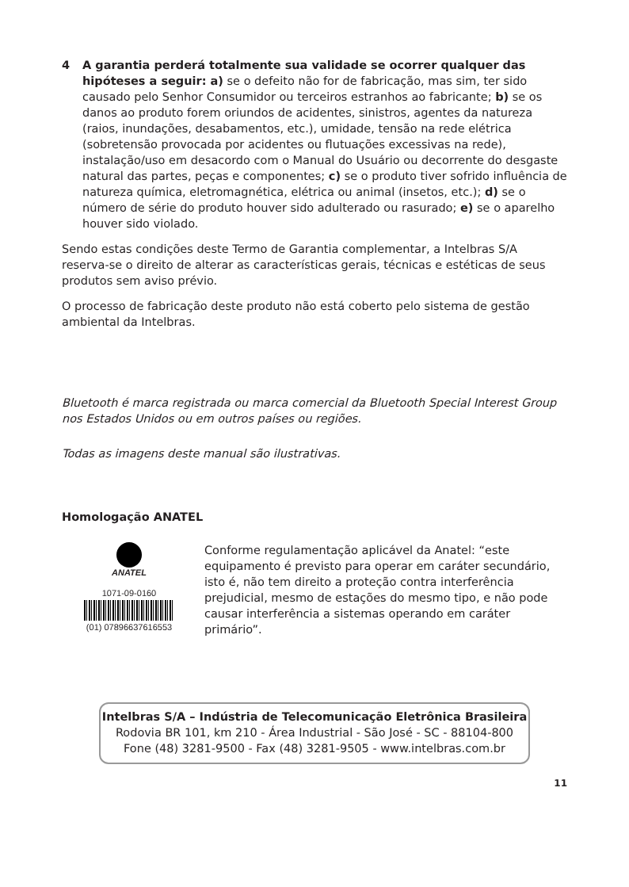4 A garantia perderá totalmente sua validade se ocorrer qualquer das hipóteses a seguir: a) se o defeito não for de fabricação, mas sim, ter sido causado pelo Senhor Consumidor ou terceiros estranhos ao fabricante; b) se os danos ao produto forem oriundos de acidentes, sinistros, agentes da natureza (raios, inundações, desabamentos, etc.), umidade, tensão na rede elétrica (sobretensão provocada por acidentes ou flutuações excessivas na rede), instalação/uso em desacordo com o Manual do Usuário ou decorrente do desgaste natural das partes, peças e componentes; c) se o produto tiver sofrido influência de natureza química, eletromagnética, elétrica ou animal (insetos, etc.); d) se o número de série do produto houver sido adulterado ou rasurado; e) se o aparelho houver sido violado.
Sendo estas condições deste Termo de Garantia complementar, a Intelbras S/A reserva-se o direito de alterar as características gerais, técnicas e estéticas de seus produtos sem aviso prévio.
O processo de fabricação deste produto não está coberto pelo sistema de gestão ambiental da Intelbras.
Bluetooth é marca registrada ou marca comercial da Bluetooth Special Interest Group nos Estados Unidos ou em outros países ou regiões.
Todas as imagens deste manual são ilustrativas.
Homologação ANATEL
ANATEL
1071-09-0160
(01) 07896637616553
Conforme regulamentação aplicável da Anatel: “este equipamento é previsto para operar em caráter secundário, isto é, não tem direito a proteção contra interferência prejudicial, mesmo de estações do mesmo tipo, e não pode causar interferência a sistemas operando em caráter primário”.
Intelbras S/A – Indústria de Telecomunicação Eletrônica Brasileira
Rodovia BR 101, km 210 - Área Industrial - São José - SC - 88104-800
Fone (48) 3281-9500 - Fax (48) 3281-9505 - www.intelbras.com.br
11